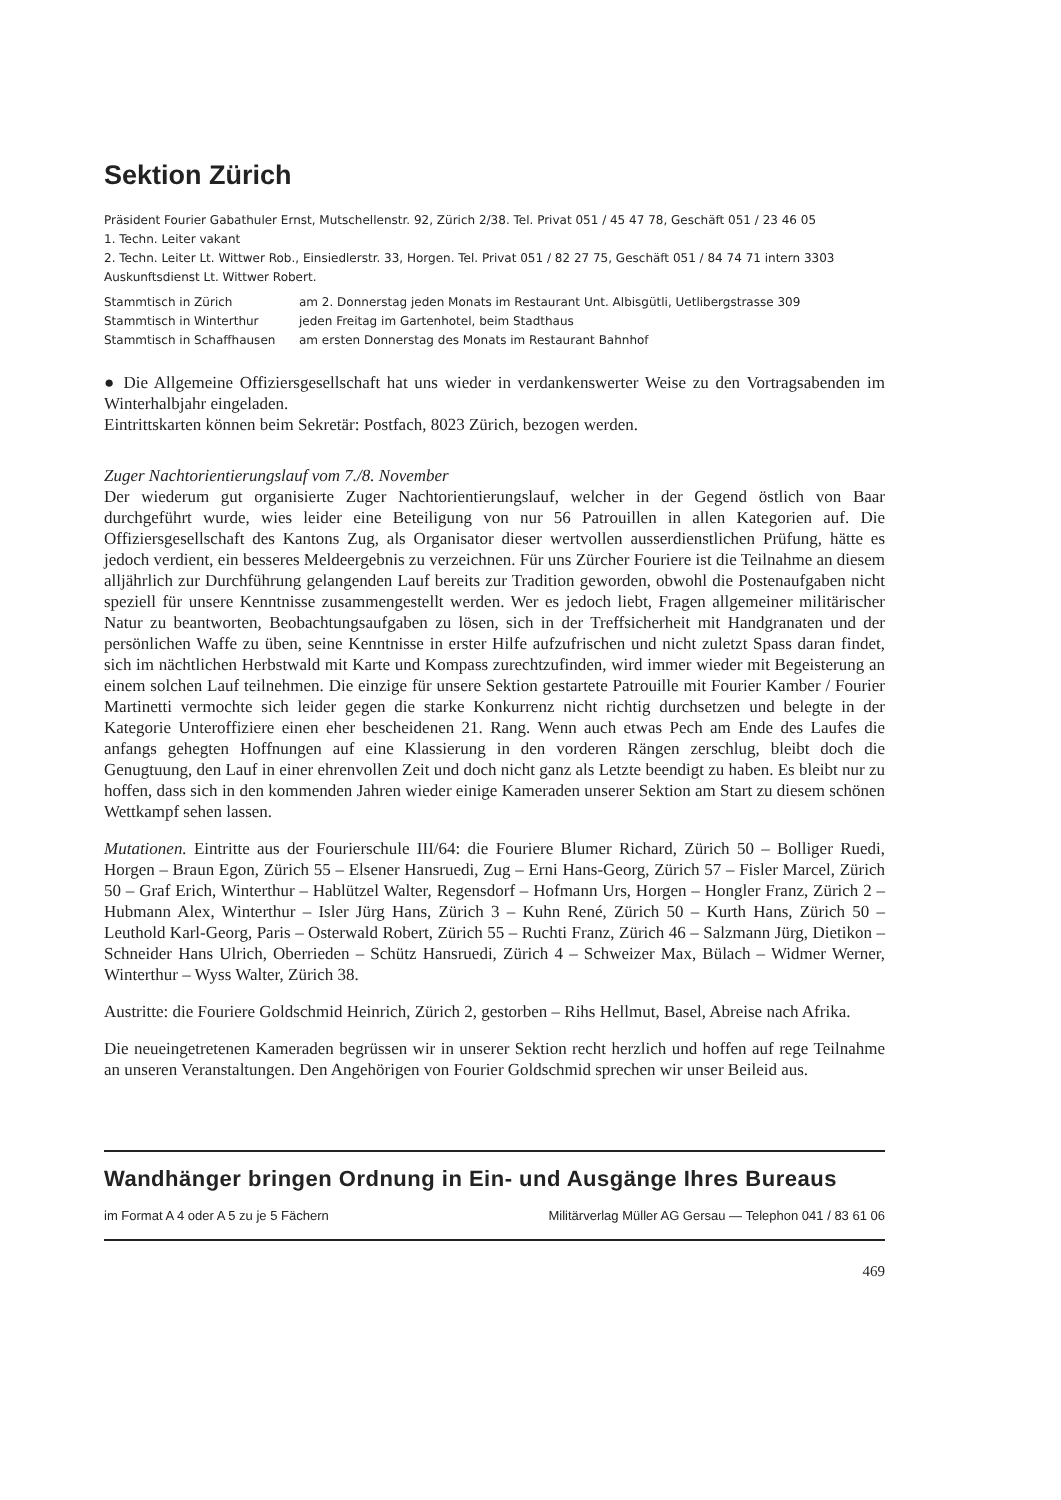Sektion Zürich
Präsident Fourier Gabathuler Ernst, Mutschellenstr. 92, Zürich 2/38. Tel. Privat 051 / 45 47 78, Geschäft 051 / 23 46 05
1. Techn. Leiter vakant
2. Techn. Leiter Lt. Wittwer Rob., Einsiedlerstr. 33, Horgen. Tel. Privat 051 / 82 27 75, Geschäft 051 / 84 74 71 intern 3303
Auskunftsdienst Lt. Wittwer Robert.
Stammtisch in Zürich am 2. Donnerstag jeden Monats im Restaurant Unt. Albisgütli, Uetlibergstrasse 309
Stammtisch in Winterthur jeden Freitag im Gartenhotel, beim Stadthaus
Stammtisch in Schaffhausen am ersten Donnerstag des Monats im Restaurant Bahnhof
● Die Allgemeine Offiziersgesellschaft hat uns wieder in verdankenswerter Weise zu den Vortragsabenden im Winterhalbjahr eingeladen.
Eintrittskarten können beim Sekretär: Postfach, 8023 Zürich, bezogen werden.
Zuger Nachtorientierungslauf vom 7./8. November
Der wiederum gut organisierte Zuger Nachtorientierungslauf, welcher in der Gegend östlich von Baar durchgeführt wurde, wies leider eine Beteiligung von nur 56 Patrouillen in allen Kategorien auf. Die Offiziersgesellschaft des Kantons Zug, als Organisator dieser wertvollen ausserdienstlichen Prüfung, hätte es jedoch verdient, ein besseres Meldeergebnis zu verzeichnen. Für uns Zürcher Fouriere ist die Teilnahme an diesem alljährlich zur Durchführung gelangenden Lauf bereits zur Tradition geworden, obwohl die Postenaufgaben nicht speziell für unsere Kenntnisse zusammengestellt werden. Wer es jedoch liebt, Fragen allgemeiner militärischer Natur zu beantworten, Beobachtungsaufgaben zu lösen, sich in der Treffsicherheit mit Handgranaten und der persönlichen Waffe zu üben, seine Kenntnisse in erster Hilfe aufzufrischen und nicht zuletzt Spass daran findet, sich im nächtlichen Herbstwald mit Karte und Kompass zurechtzufinden, wird immer wieder mit Begeisterung an einem solchen Lauf teilnehmen. Die einzige für unsere Sektion gestartete Patrouille mit Fourier Kamber / Fourier Martinetti vermochte sich leider gegen die starke Konkurrenz nicht richtig durchsetzen und belegte in der Kategorie Unteroffiziere einen eher bescheidenen 21. Rang. Wenn auch etwas Pech am Ende des Laufes die anfangs gehegten Hoffnungen auf eine Klassierung in den vorderen Rängen zerschlug, bleibt doch die Genugtuung, den Lauf in einer ehrenvollen Zeit und doch nicht ganz als Letzte beendigt zu haben. Es bleibt nur zu hoffen, dass sich in den kommenden Jahren wieder einige Kameraden unserer Sektion am Start zu diesem schönen Wettkampf sehen lassen.
Mutationen. Eintritte aus der Fourierschule III/64: die Fouriere Blumer Richard, Zürich 50 – Bolliger Ruedi, Horgen – Braun Egon, Zürich 55 – Elsener Hansruedi, Zug – Erni Hans-Georg, Zürich 57 – Fisler Marcel, Zürich 50 – Graf Erich, Winterthur – Hablützel Walter, Regensdorf – Hofmann Urs, Horgen – Hongler Franz, Zürich 2 – Hubmann Alex, Winterthur – Isler Jürg Hans, Zürich 3 – Kuhn René, Zürich 50 – Kurth Hans, Zürich 50 – Leuthold Karl-Georg, Paris – Osterwald Robert, Zürich 55 – Ruchti Franz, Zürich 46 – Salzmann Jürg, Dietikon – Schneider Hans Ulrich, Oberrieden – Schütz Hansruedi, Zürich 4 – Schweizer Max, Bülach – Widmer Werner, Winterthur – Wyss Walter, Zürich 38.
Austritte: die Fouriere Goldschmid Heinrich, Zürich 2, gestorben – Rihs Hellmut, Basel, Abreise nach Afrika.
Die neueingetretenen Kameraden begrüssen wir in unserer Sektion recht herzlich und hoffen auf rege Teilnahme an unseren Veranstaltungen. Den Angehörigen von Fourier Goldschmid sprechen wir unser Beileid aus.
Wandhänger bringen Ordnung in Ein- und Ausgänge Ihres Bureaus
im Format A 4 oder A 5 zu je 5 Fächern Militärverlag Müller AG Gersau — Telephon 041 / 83 61 06
469